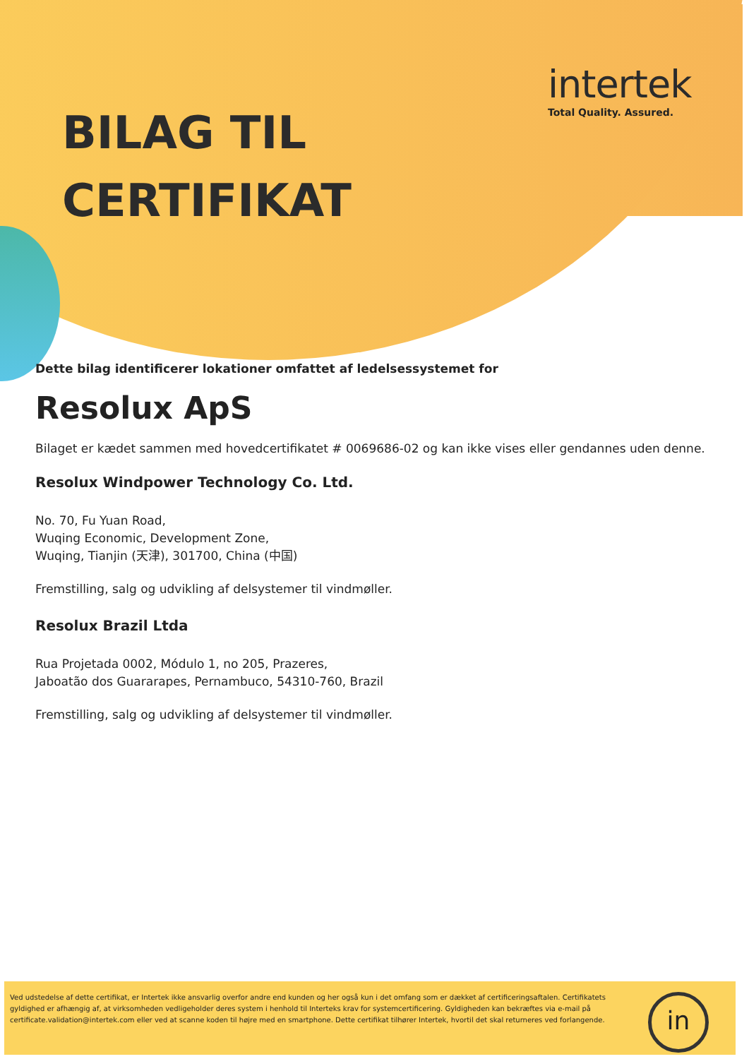intertek
Total Quality. Assured.
BILAG TIL
CERTIFIKAT
Dette bilag identificerer lokationer omfattet af ledelsessystemet for
Resolux ApS
Bilaget er kædet sammen med hovedcertifikatet # 0069686-02 og kan ikke vises eller gendannes uden denne.
Resolux Windpower Technology Co. Ltd.
No. 70, Fu Yuan Road,
Wuqing Economic, Development Zone,
Wuqing, Tianjin (天津), 301700, China (中国)
Fremstilling, salg og udvikling af delsystemer til vindmøller.
Resolux Brazil Ltda
Rua Projetada 0002, Módulo 1, no 205, Prazeres,
Jaboatão dos Guararapes, Pernambuco, 54310-760, Brazil
Fremstilling, salg og udvikling af delsystemer til vindmøller.
Ved udstedelse af dette certifikat, er Intertek ikke ansvarlig overfor andre end kunden og her også kun i det omfang som er dækket af certificeringsaftalen. Certifikatets gyldighed er afhængig af, at virksomheden vedligeholder deres system i henhold til Interteks krav for systemcertificering. Gyldigheden kan bekræftes via e-mail på certificate.validation@intertek.com eller ved at scanne koden til højre med en smartphone. Dette certifikat tilhører Intertek, hvortil det skal returneres ved forlangende.
in